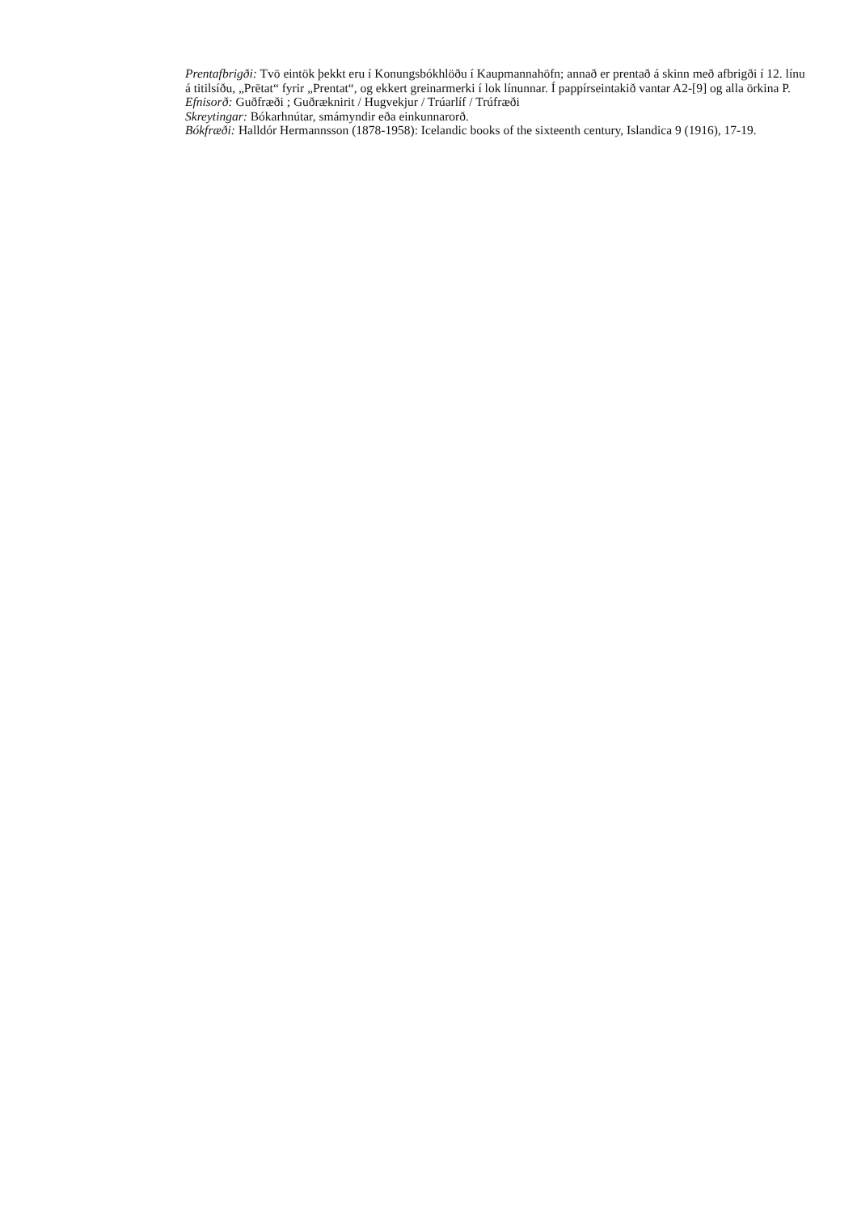Prentafbrigði: Tvö eintök þekkt eru í Konungsbókhlöðu í Kaupmannahöfn; annað er prentað á skinn með afbrigði í 12. línu á titilsíðu, „Prētat“ fyrir „Prentat“, og ekkert greinarmerki í lok línunnar. Í pappírseintakið vantar A2-[9] og alla örkina P.
Efnisorð: Guðfræði ; Guðræknirit / Hugvekjur / Trúarlíf / Trúfræði
Skreytingar: Bókarhnútar, smámyndir eða einkunnarorð.
Bókfræði: Halldór Hermannsson (1878-1958): Icelandic books of the sixteenth century, Islandica 9 (1916), 17-19.